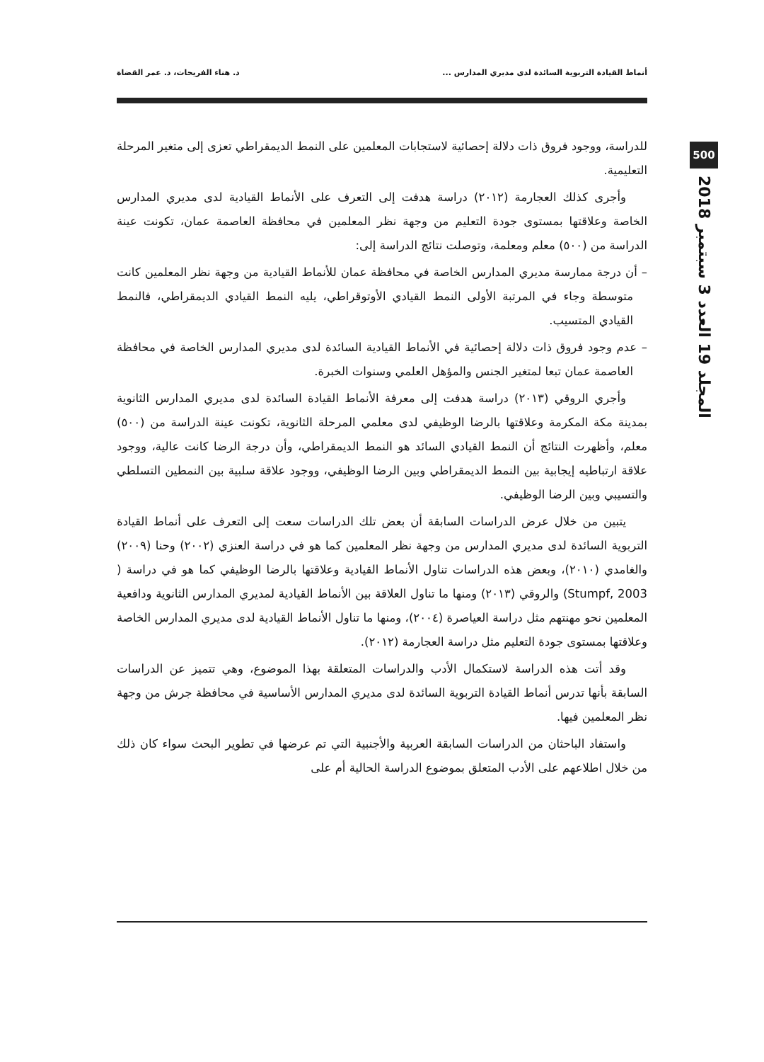أنماط القيادة التربوية السائدة لدى مديري المدارس ... د. هناء الفريحات، د. عمر القضاة
500
المجلد 19 العدد 3 سبتمبر 2018
للدراسة، ووجود فروق ذات دلالة إحصائية لاستجابات المعلمين على النمط الديمقراطي تعزى إلى متغير المرحلة التعليمية.
وأجرى كذلك العجارمة (٢٠١٢) دراسة هدفت إلى التعرف على الأنماط القيادية لدى مديري المدارس الخاصة وعلاقتها بمستوى جودة التعليم من وجهة نظر المعلمين في محافظة العاصمة عمان، تكونت عينة الدراسة من (٥٠٠) معلم ومعلمة، وتوصلت نتائج الدراسة إلى:
– أن درجة ممارسة مديري المدارس الخاصة في محافظة عمان للأنماط القيادية من وجهة نظر المعلمين كانت متوسطة وجاء في المرتبة الأولى النمط القيادي الأوتوقراطي، يليه النمط القيادي الديمقراطي، فالنمط القيادي المتسيب.
– عدم وجود فروق ذات دلالة إحصائية في الأنماط القيادية السائدة لدى مديري المدارس الخاصة في محافظة العاصمة عمان تبعا لمتغير الجنس والمؤهل العلمي وسنوات الخبرة.
وأجري الروقي (٢٠١٣) دراسة هدفت إلى معرفة الأنماط القيادة السائدة لدى مديري المدارس الثانوية بمدينة مكة المكرمة وعلاقتها بالرضا الوظيفي لدى معلمي المرحلة الثانوية، تكونت عينة الدراسة من (٥٠٠) معلم، وأظهرت النتائج أن النمط القيادي السائد هو النمط الديمقراطي، وأن درجة الرضا كانت عالية، ووجود علاقة ارتباطيه إيجابية بين النمط الديمقراطي وبين الرضا الوظيفي، ووجود علاقة سلبية بين النمطين التسلطي والتسيبي وبين الرضا الوظيفي.
يتبين من خلال عرض الدراسات السابقة أن بعض تلك الدراسات سعت إلى التعرف على أنماط القيادة التربوية السائدة لدى مديري المدارس من وجهة نظر المعلمين كما هو في دراسة العنزي (٢٠٠٢) وحنا (٢٠٠٩) والغامدي (٢٠١٠)، وبعض هذه الدراسات تناول الأنماط القيادية وعلاقتها بالرضا الوظيفي كما هو في دراسة ( Stumpf, 2003) والروقي (٢٠١٣) ومنها ما تناول العلاقة بين الأنماط القيادية لمديري المدارس الثانوية ودافعية المعلمين نحو مهنتهم مثل دراسة العياصرة (٢٠٠٤)، ومنها ما تناول الأنماط القيادية لدى مديري المدارس الخاصة وعلاقتها بمستوى جودة التعليم مثل دراسة العجارمة (٢٠١٢).
وقد أتت هذه الدراسة لاستكمال الأدب والدراسات المتعلقة بهذا الموضوع، وهي تتميز عن الدراسات السابقة بأنها تدرس أنماط القيادة التربوية السائدة لدى مديري المدارس الأساسية في محافظة جرش من وجهة نظر المعلمين فيها.
واستفاد الباحثان من الدراسات السابقة العربية والأجنبية التي تم عرضها في تطوير البحث سواء كان ذلك من خلال اطلاعهم على الأدب المتعلق بموضوع الدراسة الحالية أم على